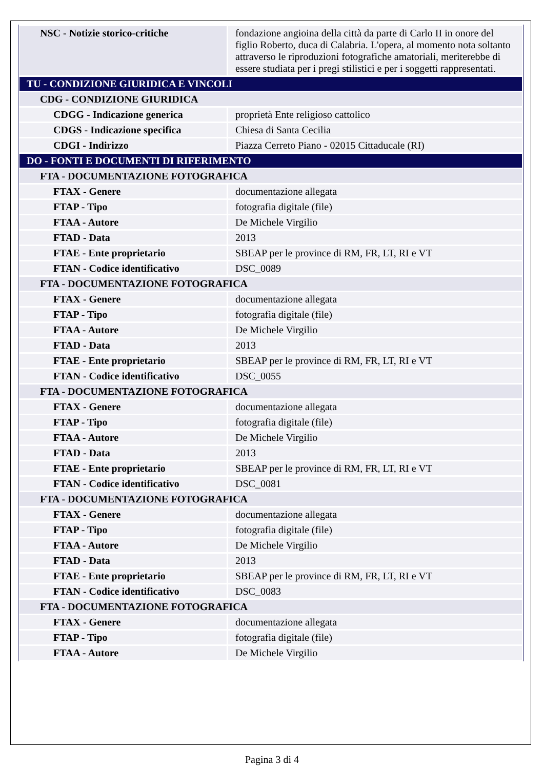| NSC - Notizie storico-critiche | fondazione angioina della città da parte di Carlo II in onore del figlio Roberto, duca di Calabria. L'opera, al momento nota soltanto attraverso le riproduzioni fotografiche amatoriali, meriterebbe di essere studiata per i pregi stilistici e per i soggetti rappresentati. |
| TU - CONDIZIONE GIURIDICA E VINCOLI | |
| CDG - CONDIZIONE GIURIDICA | |
| CDGG - Indicazione generica | proprietà Ente religioso cattolico |
| CDGS - Indicazione specifica | Chiesa di Santa Cecilia |
| CDGI - Indirizzo | Piazza Cerreto Piano - 02015 Cittaducale (RI) |
| DO - FONTI E DOCUMENTI DI RIFERIMENTO | |
| FTA - DOCUMENTAZIONE FOTOGRAFICA | |
| FTAX - Genere | documentazione allegata |
| FTAP - Tipo | fotografia digitale (file) |
| FTAA - Autore | De Michele Virgilio |
| FTAD - Data | 2013 |
| FTAE - Ente proprietario | SBEAP per le province di RM, FR, LT, RI e VT |
| FTAN - Codice identificativo | DSC_0089 |
| FTA - DOCUMENTAZIONE FOTOGRAFICA | |
| FTAX - Genere | documentazione allegata |
| FTAP - Tipo | fotografia digitale (file) |
| FTAA - Autore | De Michele Virgilio |
| FTAD - Data | 2013 |
| FTAE - Ente proprietario | SBEAP per le province di RM, FR, LT, RI e VT |
| FTAN - Codice identificativo | DSC_0055 |
| FTA - DOCUMENTAZIONE FOTOGRAFICA | |
| FTAX - Genere | documentazione allegata |
| FTAP - Tipo | fotografia digitale (file) |
| FTAA - Autore | De Michele Virgilio |
| FTAD - Data | 2013 |
| FTAE - Ente proprietario | SBEAP per le province di RM, FR, LT, RI e VT |
| FTAN - Codice identificativo | DSC_0081 |
| FTA - DOCUMENTAZIONE FOTOGRAFICA | |
| FTAX - Genere | documentazione allegata |
| FTAP - Tipo | fotografia digitale (file) |
| FTAA - Autore | De Michele Virgilio |
| FTAD - Data | 2013 |
| FTAE - Ente proprietario | SBEAP per le province di RM, FR, LT, RI e VT |
| FTAN - Codice identificativo | DSC_0083 |
| FTA - DOCUMENTAZIONE FOTOGRAFICA | |
| FTAX - Genere | documentazione allegata |
| FTAP - Tipo | fotografia digitale (file) |
| FTAA - Autore | De Michele Virgilio |
Pagina 3 di 4